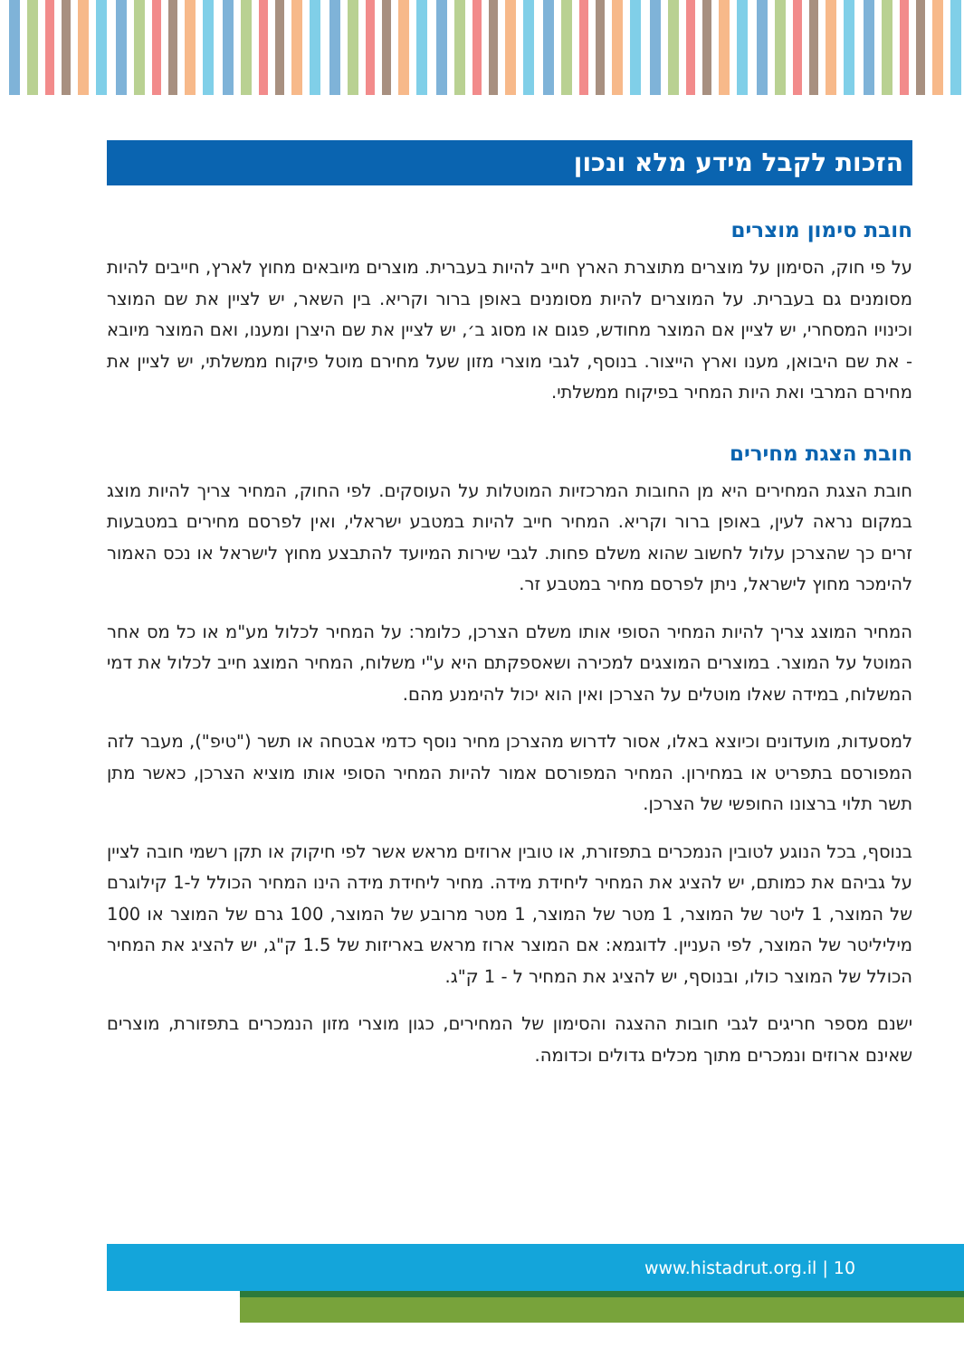הזכות לקבל מידע מלא ונכון
חובת סימון מוצרים
על פי חוק, הסימון על מוצרים מתוצרת הארץ חייב להיות בעברית. מוצרים מיובאים מחוץ לארץ, חייבים להיות מסומנים גם בעברית. על המוצרים להיות מסומנים באופן ברור וקריא. בין השאר, יש לציין את שם המוצר וכינויו המסחרי, יש לציין אם המוצר מחודש, פגום או מסוג ב׳, יש לציין את שם היצרן ומענו, ואם המוצר מיובא - את שם היבואן, מענו וארץ הייצור. בנוסף, לגבי מוצרי מזון שעל מחירם מוטל פיקוח ממשלתי, יש לציין את מחירם המרבי ואת היות המחיר בפיקוח ממשלתי.
חובת הצגת מחירים
חובת הצגת המחירים היא מן החובות המרכזיות המוטלות על העוסקים. לפי החוק, המחיר צריך להיות מוצג במקום נראה לעין, באופן ברור וקריא. המחיר חייב להיות במטבע ישראלי, ואין לפרסם מחירים במטבעות זרים כך שהצרכן עלול לחשוב שהוא משלם פחות. לגבי שירות המיועד להתבצע מחוץ לישראל או נכס האמור להימכר מחוץ לישראל, ניתן לפרסם מחיר במטבע זר.
המחיר המוצג צריך להיות המחיר הסופי אותו משלם הצרכן, כלומר: על המחיר לכלול מע"מ או כל מס אחר המוטל על המוצר. במוצרים המוצגים למכירה ושאספקתם היא ע"י משלוח, המחיר המוצג חייב לכלול את דמי המשלוח, במידה שאלו מוטלים על הצרכן ואין הוא יכול להימנע מהם.
למסעדות, מועדונים וכיוצא באלו, אסור לדרוש מהצרכן מחיר נוסף כדמי אבטחה או תשר ("טיפ"), מעבר לזה המפורסם בתפריט או במחירון. המחיר המפורסם אמור להיות המחיר הסופי אותו מוציא הצרכן, כאשר מתן תשר תלוי ברצונו החופשי של הצרכן.
בנוסף, בכל הנוגע לטובין הנמכרים בתפזורת, או טובין ארוזים מראש אשר לפי חיקוק או תקן רשמי חובה לציין על גביהם את כמותם, יש להציג את המחיר ליחידת מידה. מחיר ליחידת מידה הינו המחיר הכולל ל-1 קילוגרם של המוצר, 1 ליטר של המוצר, 1 מטר של המוצר, 1 מטר מרובע של המוצר, 100 גרם של המוצר או 100 מיליליטר של המוצר, לפי העניין. לדוגמא: אם המוצר ארוז מראש באריזות של 1.5 ק"ג, יש להציג את המחיר הכולל של המוצר כולו, ובנוסף, יש להציג את המחיר ל - 1 ק"ג.
ישנם מספר חריגים לגבי חובות ההצגה והסימון של המחירים, כגון מוצרי מזון הנמכרים בתפזורת, מוצרים שאינם ארוזים ונמכרים מתוך מכלים גדולים וכדומה.
www.histadrut.org.il | 10